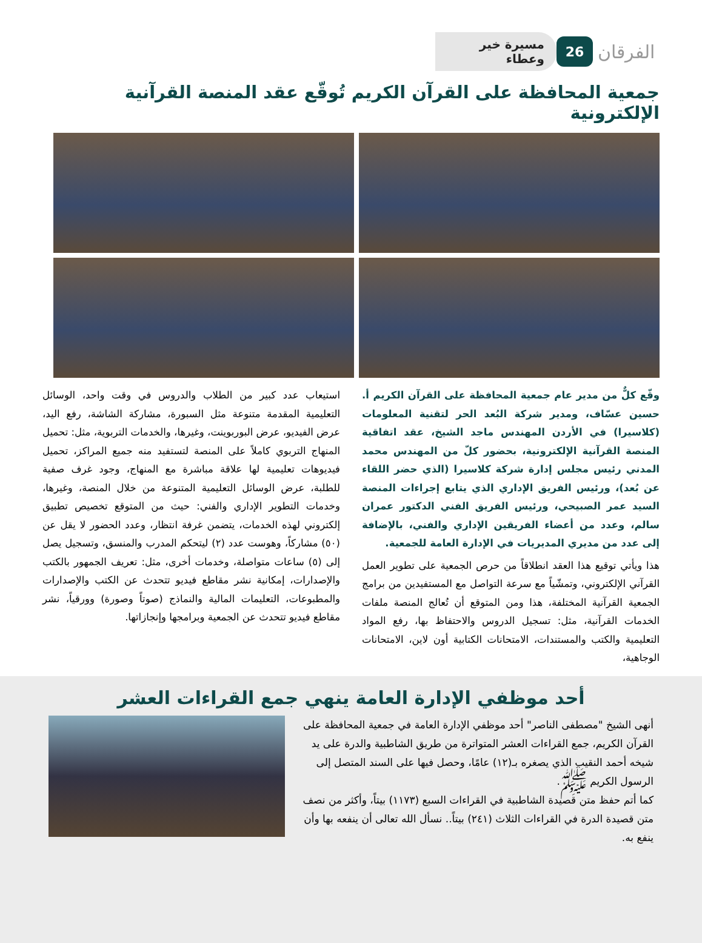الفرقان
26
مسيرة خير وعطاء
جمعية المحافظة على القرآن الكريم تُوقّع عقد المنصة القرآنية الإلكترونية
وقّع كلٌّ من مدير عام جمعية المحافظة على القرآن الكريم أ. حسين عسّاف، ومدير شركة البُعد الحر لتقنية المعلومات (كلاسيرا) في الأردن المهندس ماجد الشيخ، عقد اتفاقية المنصة القرآنية الإلكترونية، بحضور كلّ من المهندس محمد المدني رئيس مجلس إدارة شركة كلاسيرا (الذي حضر اللقاء عن بُعد)، ورئيس الفريق الإداري الذي يتابع إجراءات المنصة السيد عمر الصبيحي، ورئيس الفريق الفني الدكتور عمران سالم، وعدد من أعضاء الفريقين الإداري والفني، بالإضافة إلى عدد من مديري المديريات في الإدارة العامة للجمعية.
هذا ويأتي توقيع هذا العقد انطلاقاً من حرص الجمعية على تطوير العمل القرآني الإلكتروني، وتمشّياً مع سرعة التواصل مع المستفيدين من برامج الجمعية القرآنية المختلفة، هذا ومن المتوقع أن تُعالج المنصة ملفات الخدمات القرآنية، مثل: تسجيل الدروس والاحتفاظ بها، رفع المواد التعليمية والكتب والمستندات، الامتحانات الكتابية أون لاين، الامتحانات الوجاهية،
استيعاب عدد كبير من الطلاب والدروس في وقت واحد، الوسائل التعليمية المقدمة متنوعة مثل السبورة، مشاركة الشاشة، رفع اليد، عرض الفيديو، عرض البوربوينت، وغيرها، والخدمات التربوية، مثل: تحميل المنهاج التربوي كاملاً على المنصة لتستفيد منه جميع المراكز، تحميل فيديوهات تعليمية لها علاقة مباشرة مع المنهاج، وجود غرف صفية للطلبة، عرض الوسائل التعليمية المتنوعة من خلال المنصة، وغيرها، وخدمات التطوير الإداري والفني: حيث من المتوقع تخصيص تطبيق إلكتروني لهذه الخدمات، يتضمن غرفة انتظار، وعدد الحضور لا يقل عن (٥٠) مشاركاً، وهوست عدد (٢) ليتحكم المدرب والمنسق، وتسجيل يصل إلى (٥) ساعات متواصلة، وخدمات أخرى، مثل: تعريف الجمهور بالكتب والإصدارات، إمكانية نشر مقاطع فيديو تتحدث عن الكتب والإصدارات والمطبوعات، التعليمات المالية والنماذج (صوتاً وصورة) وورقياً، نشر مقاطع فيديو تتحدث عن الجمعية وبرامجها وإنجازاتها.
أحد موظفي الإدارة العامة ينهي جمع القراءات العشر
أنهى الشيخ "مصطفى الناصر" أحد موظفي الإدارة العامة في جمعية المحافظة على القرآن الكريم، جمع القراءات العشر المتواترة من طريق الشاطبية والدرة على يد شيخه أحمد النقيب الذي يصغره بـ(١٢) عامًا، وحصل فيها على السند المتصل إلى الرسول الكريم ﷺ.
كما أتم حفظ متن قصيدة الشاطبية في القراءات السبع (١١٧٣) بيتاً، وأكثر من نصف متن قصيدة الدرة في القراءات الثلاث (٢٤١) بيتاً.. نسأل الله تعالى أن ينفعه بها وأن ينفع به.